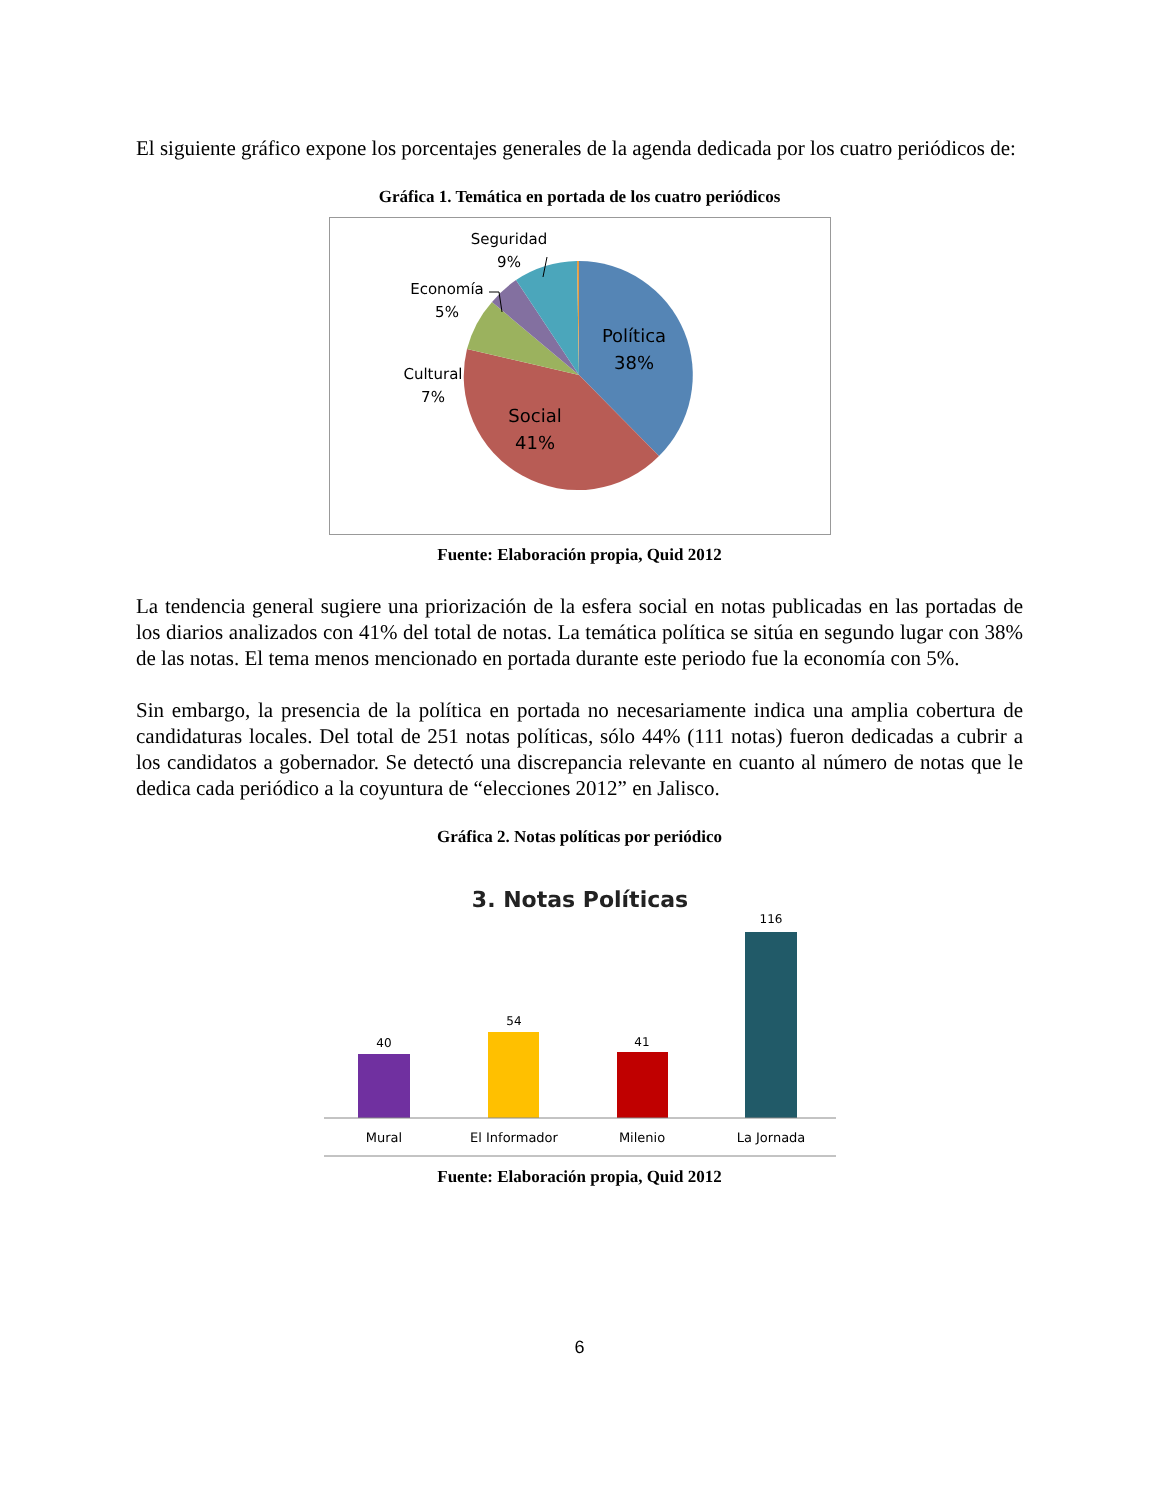El siguiente gráfico expone los porcentajes generales de la agenda dedicada por los cuatro periódicos de:
Gráfica 1. Temática en portada de los cuatro periódicos
Política
38%
Social
41%
Cultural
7%
Economía
5%
Seguridad
9%
Fuente: Elaboración propia, Quid 2012
La tendencia general sugiere una priorización de la esfera social en notas publicadas en las portadas de los diarios analizados con 41% del total de notas. La temática política se sitúa en segundo lugar con 38% de las notas. El tema menos mencionado en portada durante este periodo fue la economía con 5%.
Sin embargo, la presencia de la política en portada no necesariamente indica una amplia cobertura de candidaturas locales. Del total de 251 notas políticas, sólo 44% (111 notas) fueron dedicadas a cubrir a los candidatos a gobernador. Se detectó una discrepancia relevante en cuanto al número de notas que le dedica cada periódico a la coyuntura de “elecciones 2012” en Jalisco.
Gráfica 2. Notas políticas por periódico
3. Notas Políticas
40
54
41
116
Mural
El Informador
Milenio
La Jornada
Fuente: Elaboración propia, Quid 2012
6